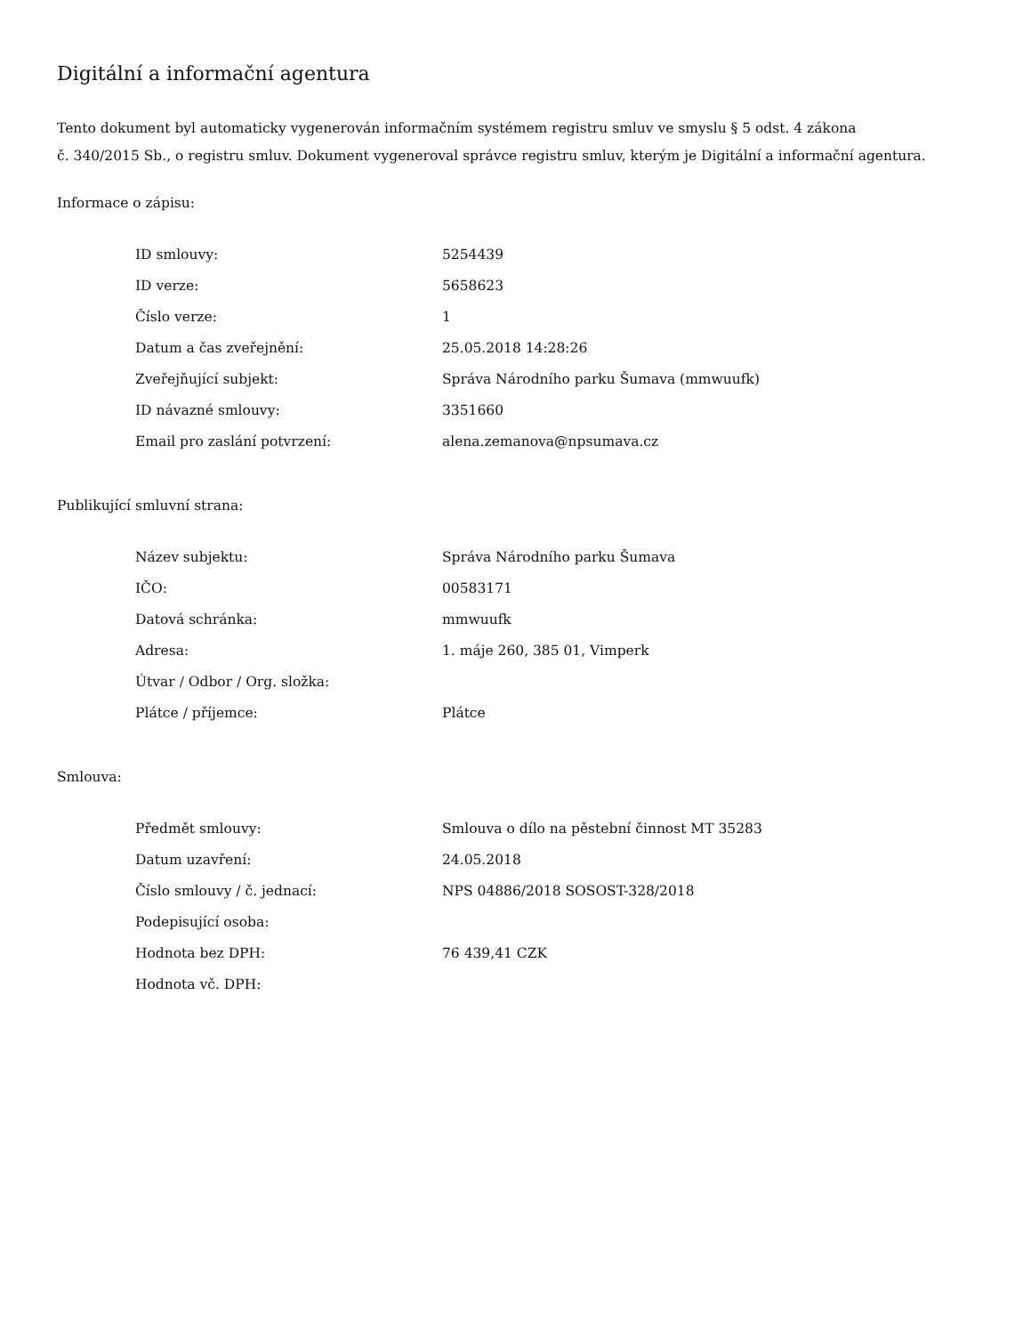Digitální a informační agentura
Tento dokument byl automaticky vygenerován informačním systémem registru smluv ve smyslu § 5 odst. 4 zákona
č. 340/2015 Sb., o registru smluv. Dokument vygeneroval správce registru smluv, kterým je Digitální a informační agentura.
Informace o zápisu:
| ID smlouvy: | 5254439 |
| ID verze: | 5658623 |
| Číslo verze: | 1 |
| Datum a čas zveřejnění: | 25.05.2018 14:28:26 |
| Zveřejňující subjekt: | Správa Národního parku Šumava (mmwuufk) |
| ID návazné smlouvy: | 3351660 |
| Email pro zaslání potvrzení: | alena.zemanova@npsumava.cz |
Publikující smluvní strana:
| Název subjektu: | Správa Národního parku Šumava |
| IČO: | 00583171 |
| Datová schránka: | mmwuufk |
| Adresa: | 1. máje 260, 385 01, Vimperk |
| Útvar / Odbor / Org. složka: | |
| Plátce / příjemce: | Plátce |
Smlouva:
| Předmět smlouvy: | Smlouva o dílo na pěstební činnost MT 35283 |
| Datum uzavření: | 24.05.2018 |
| Číslo smlouvy / č. jednací: | NPS 04886/2018 SOSOST-328/2018 |
| Podepisující osoba: | |
| Hodnota bez DPH: | 76 439,41 CZK |
| Hodnota vč. DPH: | |